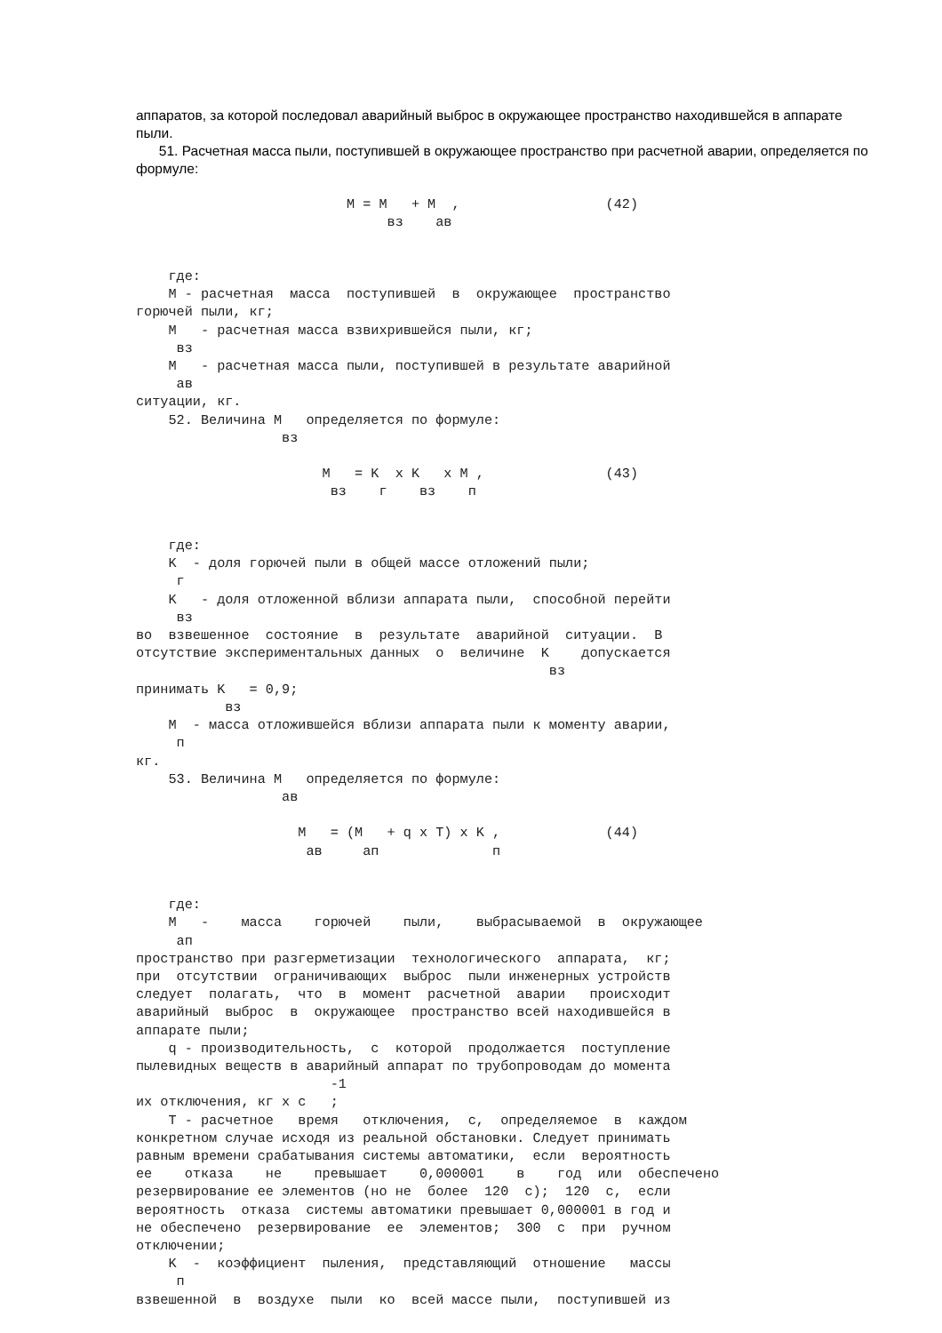аппаратов, за которой последовал аварийный выброс в окружающее пространство находившейся в аппарате пыли.
51. Расчетная масса пыли, поступившей в окружающее пространство при расчетной аварии, определяется по формуле:
                          M = M   + M  ,                  (42)
                               вз    ав


    где:
    M - расчетная  масса  поступившей  в  окружающее  пространство
горючей пыли, кг;
    M   - расчетная масса взвихрившейся пыли, кг;
     вз
    M   - расчетная масса пыли, поступившей в результате аварийной
     ав
ситуации, кг.
    52. Величина M   определяется по формуле:
                  вз

                       M   = K  x K   x M ,               (43)
                        вз    г    вз    п


    где:
    K  - доля горючей пыли в общей массе отложений пыли;
     г
    K   - доля отложенной вблизи аппарата пыли,  способной перейти
     вз
во  взвешенное  состояние  в  результате  аварийной  ситуации.  В
отсутствие экспериментальных данных  о  величине  K    допускается
                                                   вз
принимать K   = 0,9;
           вз
    M  - масса отложившейся вблизи аппарата пыли к моменту аварии,
     п
кг.
    53. Величина M   определяется по формуле:
                  ав

                    M   = (M   + q x T) x K ,             (44)
                     ав     ап              п


    где:
    M   -    масса    горючей    пыли,    выбрасываемой  в  окружающее
     ап
пространство при разгерметизации  технологического  аппарата,  кг;
при  отсутствии  ограничивающих  выброс  пыли инженерных устройств
следует  полагать,  что  в  момент  расчетной  аварии   происходит
аварийный  выброс  в  окружающее  пространство всей находившейся в
аппарате пыли;
    q - производительность,  с  которой  продолжается  поступление
пылевидных веществ в аварийный аппарат по трубопроводам до момента
                        -1
их отключения, кг x с   ;
    T - расчетное   время   отключения,  с,  определяемое  в  каждом
конкретном случае исходя из реальной обстановки. Следует принимать
равным времени срабатывания системы автоматики,  если  вероятность
ее    отказа    не    превышает    0,000001    в    год  или  обеспечено
резервирование ее элементов (но не  более  120  с);  120  с,  если
вероятность  отказа  системы автоматики превышает 0,000001 в год и
не обеспечено  резервирование  ее  элементов;  300  с  при  ручном
отключении;
    K  -  коэффициент  пыления,  представляющий  отношение   массы
     п
взвешенной  в  воздухе  пыли  ко  всей массе пыли,  поступившей из